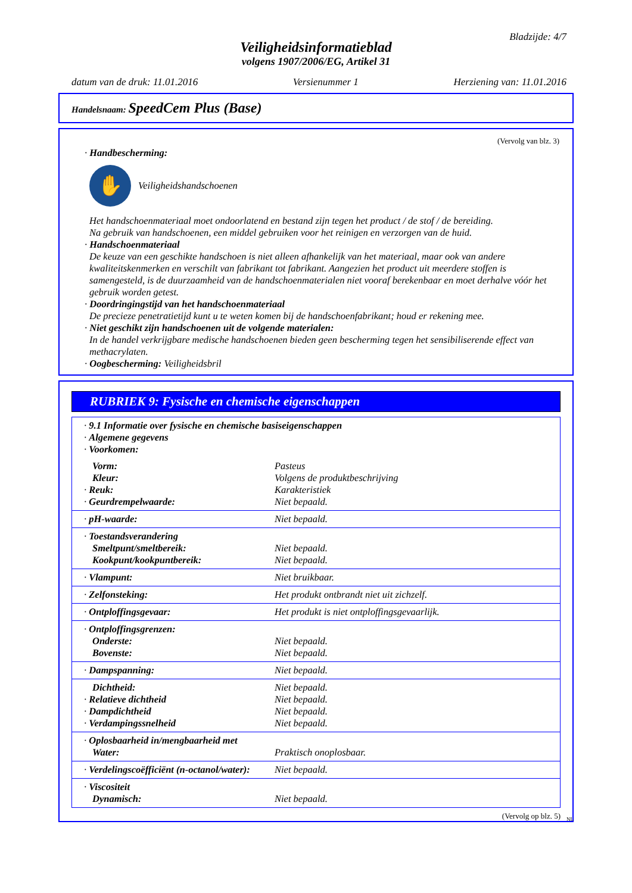Bladzijde: 4/7
Veiligheidsinformatieblad
volgens 1907/2006/EG, Artikel 31
datum van de druk: 11.01.2016 Versienummer 1 Herziening van: 11.01.2016
Handelsnaam: SpeedCem Plus (Base)
(Vervolg van blz. 3)
· Handbescherming:
✋
Veiligheidshandschoenen
Het handschoenmateriaal moet ondoorlatend en bestand zijn tegen het product / de stof / de bereiding.
Na gebruik van handschoenen, een middel gebruiken voor het reinigen en verzorgen van de huid.
· Handschoenmateriaal
De keuze van een geschikte handschoen is niet alleen afhankelijk van het materiaal, maar ook van andere kwaliteitskenmerken en verschilt van fabrikant tot fabrikant. Aangezien het product uit meerdere stoffen is samengesteld, is de duurzaamheid van de handschoenmaterialen niet vooraf berekenbaar en moet derhalve vóór het gebruik worden getest.
· Doordringingstijd van het handschoenmateriaal
De precieze penetratietijd kunt u te weten komen bij de handschoenfabrikant; houd er rekening mee.
· Niet geschikt zijn handschoenen uit de volgende materialen:
In de handel verkrijgbare medische handschoenen bieden geen bescherming tegen het sensibiliserende effect van methacrylaten.
· Oogbescherming: Veiligheidsbril
RUBRIEK 9: Fysische en chemische eigenschappen
| · 9.1 Informatie over fysische en chemische basiseigenschappen · Algemene gegevens · Voorkomen: | |
| Vorm: Kleur: · Reuk: · Geurdrempelwaarde: | Pasteus Volgens de produktbeschrijving Karakteristiek Niet bepaald. |
| · pH-waarde: | Niet bepaald. |
| · Toestandsverandering Smeltpunt/smeltbereik: Kookpunt/kookpuntbereik: | Niet bepaald. Niet bepaald. |
| · Vlampunt: | Niet bruikbaar. |
| · Zelfonsteking: | Het produkt ontbrandt niet uit zichzelf. |
| · Ontploffingsgevaar: | Het produkt is niet ontploffingsgevaarlijk. |
| · Ontploffingsgrenzen: Onderste: Bovenste: | Niet bepaald. Niet bepaald. |
| · Dampspanning: | Niet bepaald. |
| Dichtheid: · Relatieve dichtheid · Dampdichtheid · Verdampingssnelheid | Niet bepaald. Niet bepaald. Niet bepaald. Niet bepaald. |
| · Oplosbaarheid in/mengbaarheid met Water: | Praktisch onoplosbaar. |
| · Verdelingscoëfficiënt (n-octanol/water): | Niet bepaald. |
| · Viscositeit Dynamisch: | Niet bepaald. |
(Vervolg op blz. 5)
NL